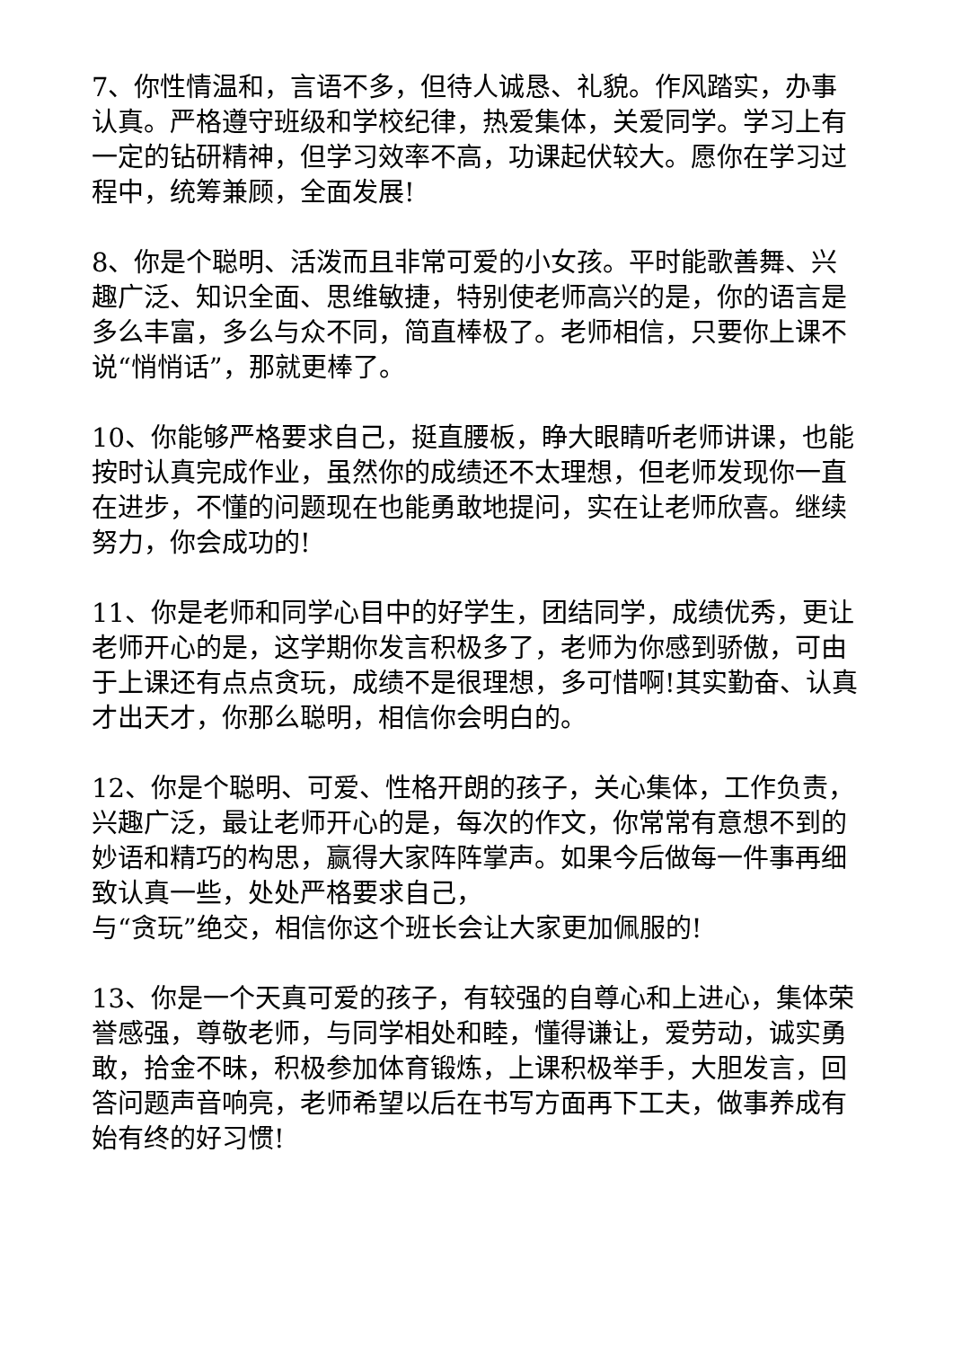7、你性情温和，言语不多，但待人诚恳、礼貌。作风踏实，办事认真。严格遵守班级和学校纪律，热爱集体，关爱同学。学习上有一定的钻研精神，但学习效率不高，功课起伏较大。愿你在学习过程中，统筹兼顾，全面发展!
8、你是个聪明、活泼而且非常可爱的小女孩。平时能歌善舞、兴趣广泛、知识全面、思维敏捷，特别使老师高兴的是，你的语言是多么丰富，多么与众不同，简直棒极了。老师相信，只要你上课不说“悄悄话”，那就更棒了。
10、你能够严格要求自己，挺直腰板，睁大眼睛听老师讲课，也能按时认真完成作业，虽然你的成绩还不太理想，但老师发现你一直在进步，不懂的问题现在也能勇敢地提问，实在让老师欣喜。继续努力，你会成功的!
11、你是老师和同学心目中的好学生，团结同学，成绩优秀，更让老师开心的是，这学期你发言积极多了，老师为你感到骄傲，可由于上课还有点点贪玩，成绩不是很理想，多可惜啊!其实勤奋、认真才出天才，你那么聪明，相信你会明白的。
12、你是个聪明、可爱、性格开朗的孩子，关心集体，工作负责，兴趣广泛，最让老师开心的是，每次的作文，你常常有意想不到的妙语和精巧的构思，赢得大家阵阵掌声。如果今后做每一件事再细致认真一些，处处严格要求自己，
与“贪玩”绝交，相信你这个班长会让大家更加佩服的!
13、你是一个天真可爱的孩子，有较强的自尊心和上进心，集体荣誉感强，尊敬老师，与同学相处和睦，懂得谦让，爱劳动，诚实勇敢，拾金不昧，积极参加体育锻炼，上课积极举手，大胆发言，回答问题声音响亮，老师希望以后在书写方面再下工夫，做事养成有始有终的好习惯!